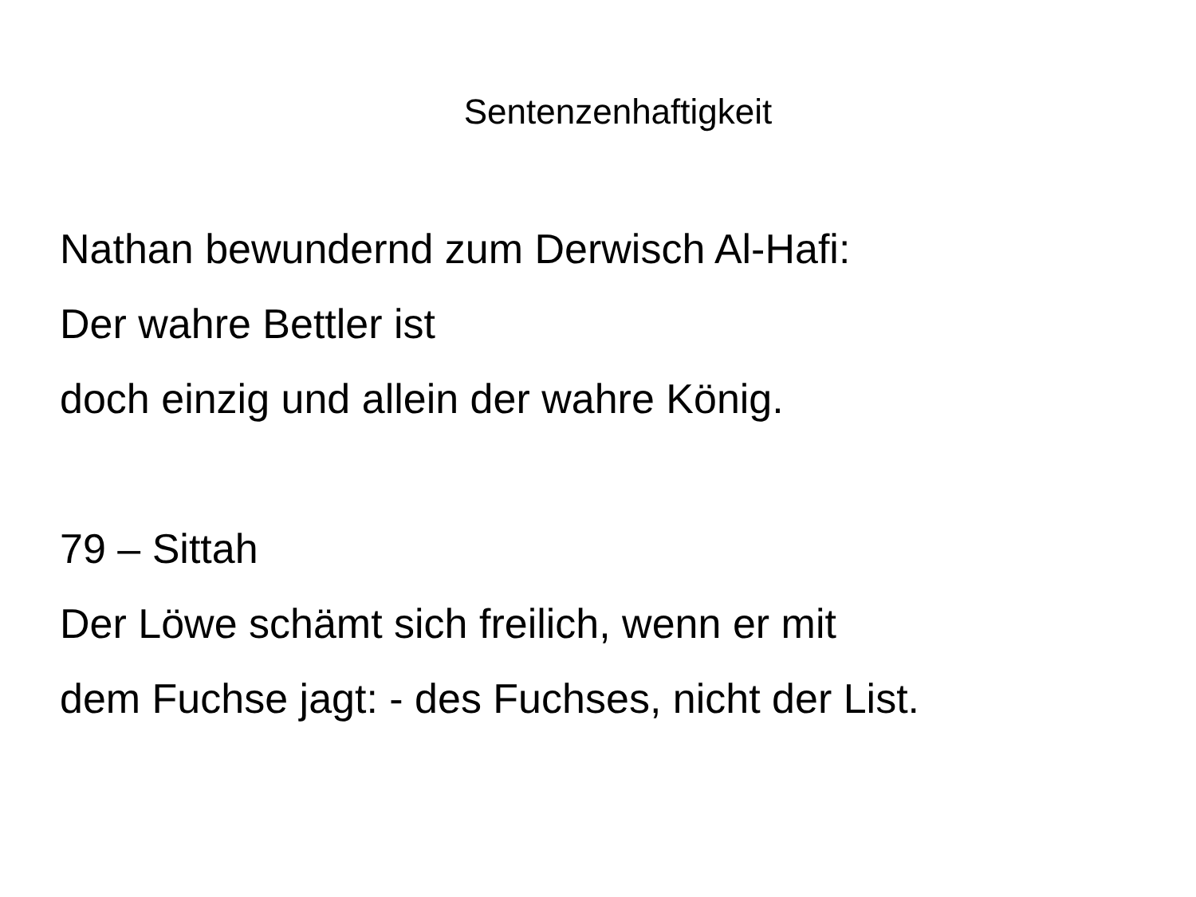Sentenzenhaftigkeit
Nathan bewundernd zum Derwisch Al-Hafi:
Der wahre Bettler ist
doch einzig und allein der wahre König.
79 – Sittah
Der Löwe schämt sich freilich, wenn er mit
dem Fuchse jagt: - des Fuchses, nicht der List.